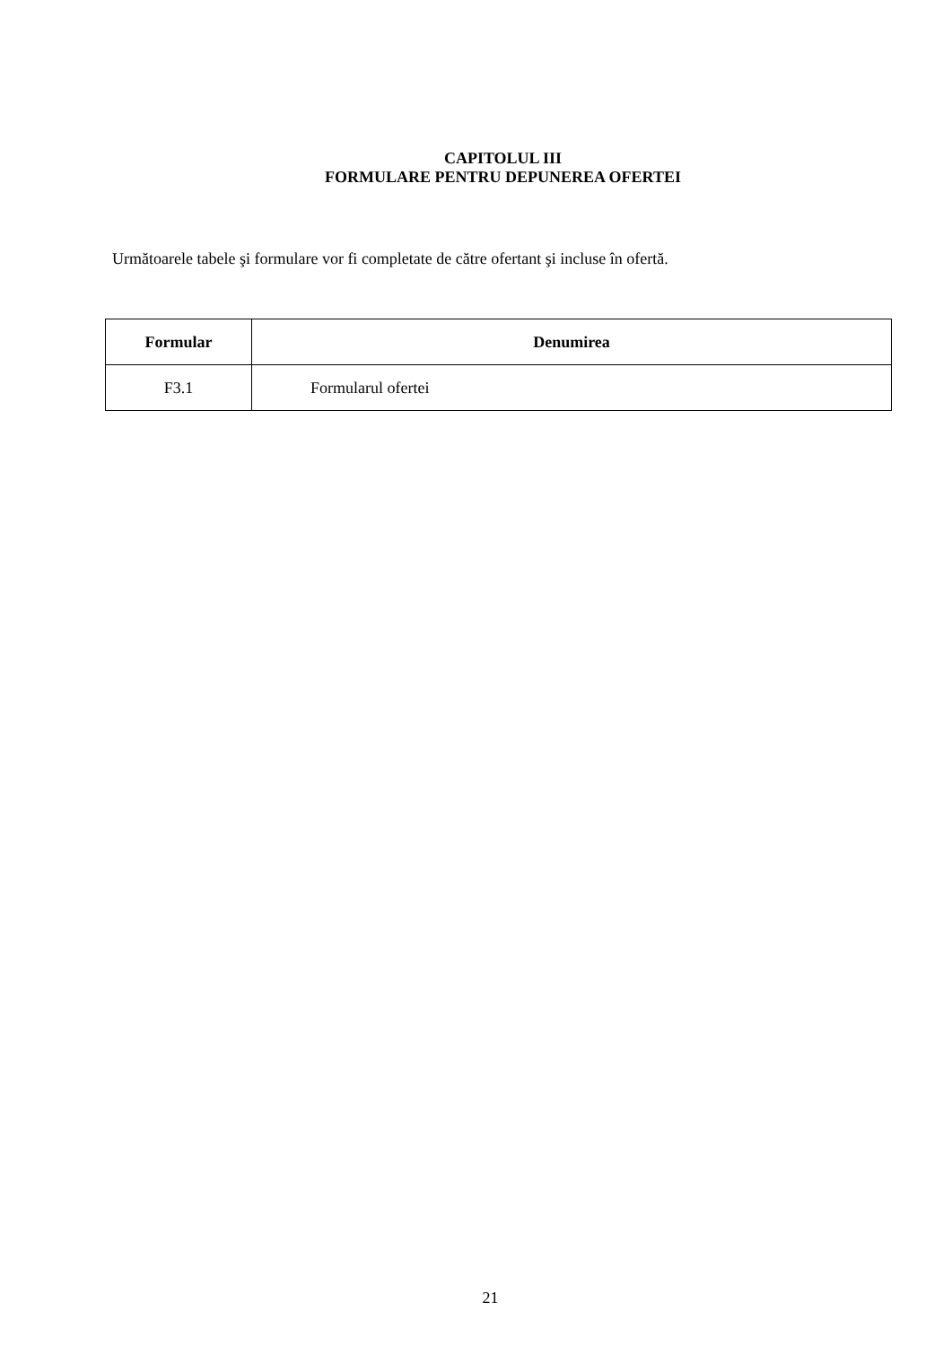CAPITOLUL III
FORMULARE PENTRU DEPUNEREA OFERTEI
Următoarele tabele şi formulare vor fi completate de către ofertant şi incluse în ofertă.
| Formular | Denumirea |
| --- | --- |
| F3.1 | Formularul ofertei |
21